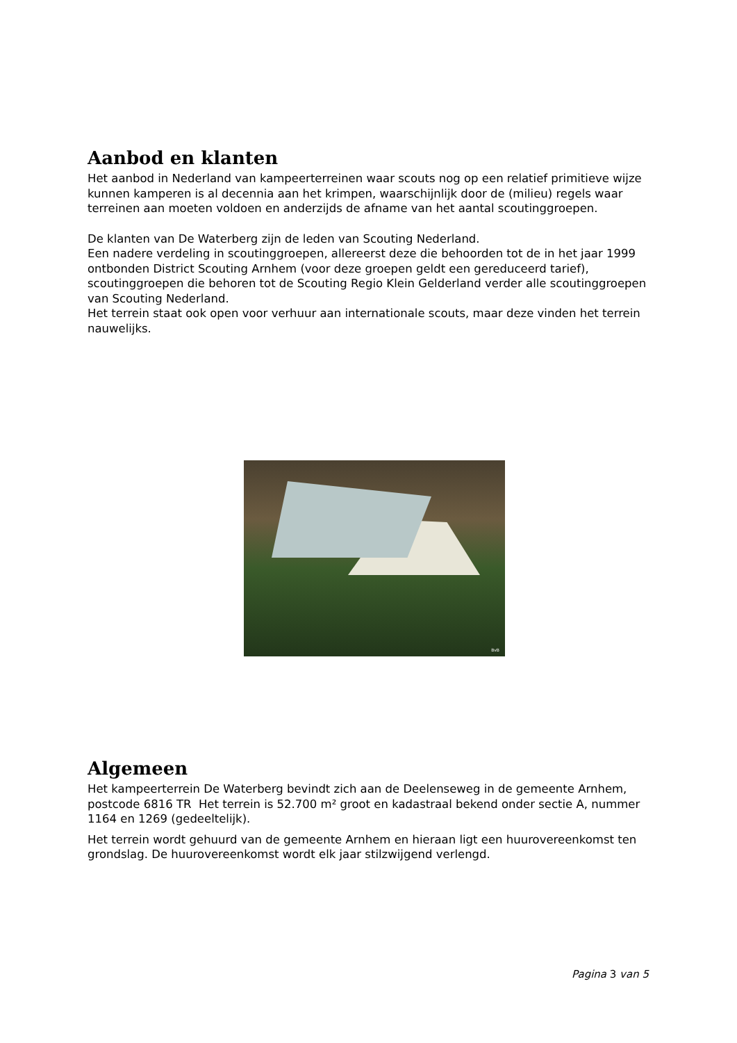Aanbod en klanten
Het aanbod in Nederland van kampeerterreinen waar scouts nog op een relatief primitieve wijze kunnen kamperen is al decennia aan het krimpen, waarschijnlijk door de (milieu) regels waar terreinen aan moeten voldoen en anderzijds de afname van het aantal scoutinggroepen.
De klanten van De Waterberg zijn de leden van Scouting Nederland.
Een nadere verdeling in scoutinggroepen, allereerst deze die behoorden tot de in het jaar 1999 ontbonden District Scouting Arnhem (voor deze groepen geldt een gereduceerd tarief), scoutinggroepen die behoren tot de Scouting Regio Klein Gelderland verder alle scoutinggroepen van Scouting Nederland.
Het terrein staat ook open voor verhuur aan internationale scouts, maar deze vinden het terrein nauwelijks.
BvB
Algemeen
Het kampeerterrein De Waterberg bevindt zich aan de Deelenseweg in de gemeente Arnhem, postcode 6816 TR Het terrein is 52.700 m² groot en kadastraal bekend onder sectie A, nummer 1164 en 1269 (gedeeltelijk).
Het terrein wordt gehuurd van de gemeente Arnhem en hieraan ligt een huurovereenkomst ten grondslag. De huurovereenkomst wordt elk jaar stilzwijgend verlengd.
Pagina 3 van 5